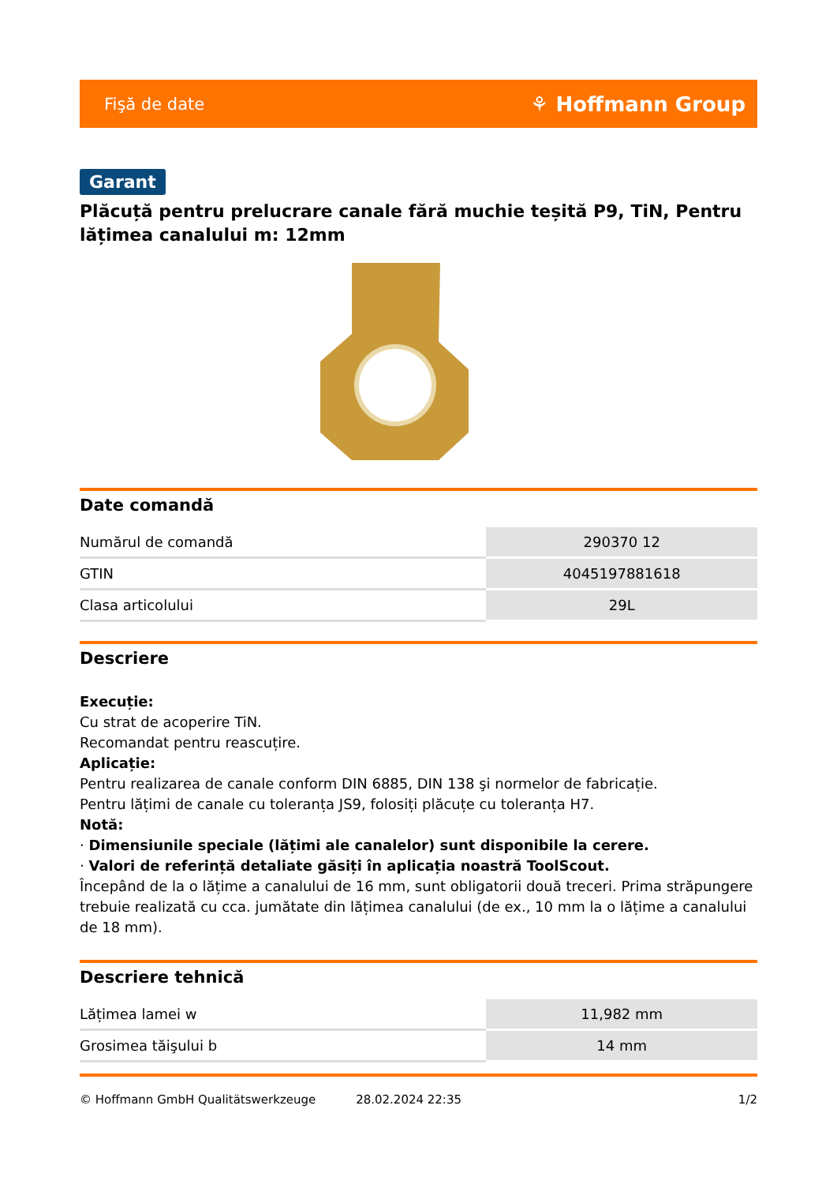Fişă de date ⚘ Hoffmann Group
Garant
Plăcuță pentru prelucrare canale fără muchie teșită P9, TiN, Pentru lățimea canalului m: 12mm
Date comandă
| Numărul de comandă | 290370 12 |
| GTIN | 4045197881618 |
| Clasa articolului | 29L |
Descriere
Execuție:
Cu strat de acoperire TiN.
Recomandat pentru reascuțire.
Aplicație:
Pentru realizarea de canale conform DIN 6885, DIN 138 şi normelor de fabricație.
Pentru lățimi de canale cu toleranța JS9, folosiți plăcuțe cu toleranța H7.
Notă:
· Dimensiunile speciale (lățimi ale canalelor) sunt disponibile la cerere.
· Valori de referință detaliate găsiți în aplicația noastră ToolScout.
Începând de la o lățime a canalului de 16 mm, sunt obligatorii două treceri. Prima străpungere trebuie realizată cu cca. jumătate din lățimea canalului (de ex., 10 mm la o lățime a canalului de 18 mm).
Descriere tehnică
| Lățimea lamei w | 11,982 mm |
| Grosimea tăişului b | 14 mm |
© Hoffmann GmbH Qualitätswerkzeuge 28.02.2024 22:35 1/2